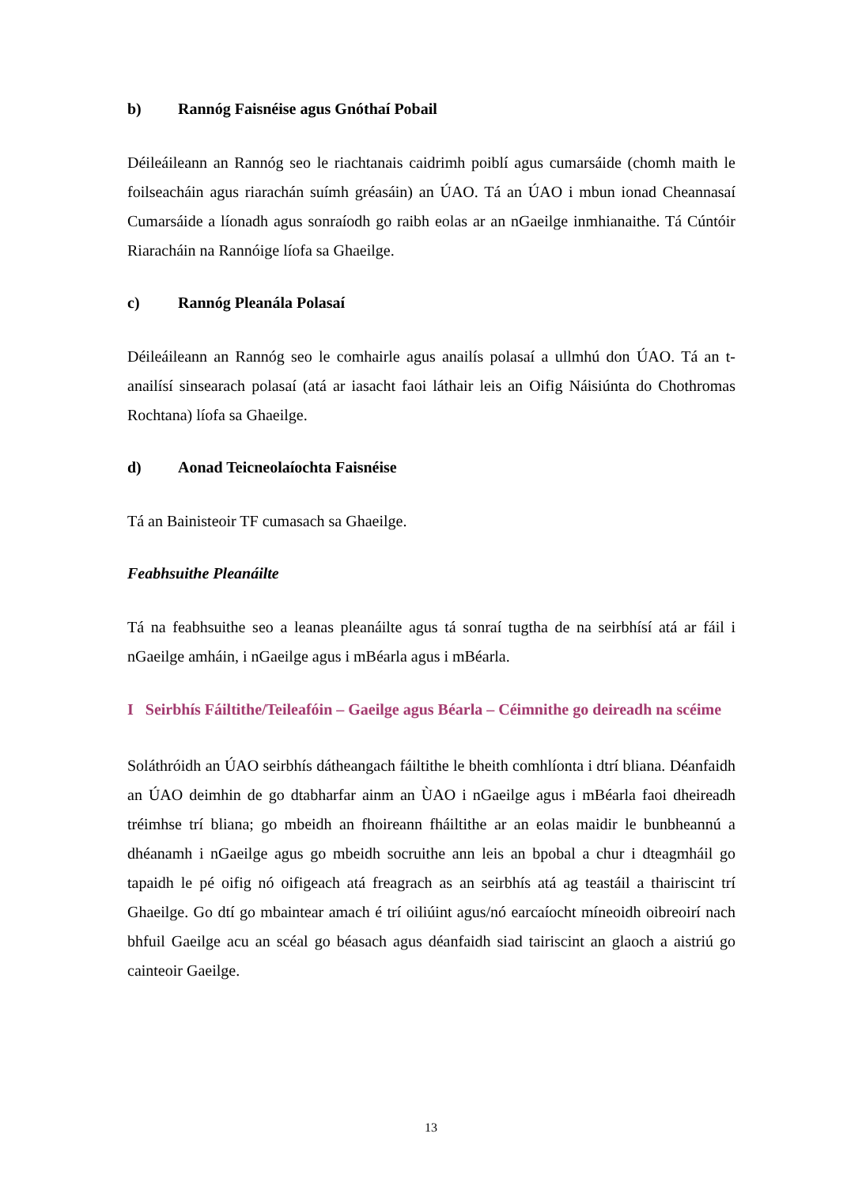b) Rannóg Faisnéise agus Gnóthaí Pobail
Déileáileann an Rannóg seo le riachtanais caidrimh poiblí agus cumarsáide (chomh maith le foilseacháin agus riarachán suímh gréasáin) an ÚAO. Tá an ÚAO i mbun ionad Cheannasaí Cumarsáide a líonadh agus sonraíodh go raibh eolas ar an nGaeilge inmhianaithe. Tá Cúntóir Riaracháin na Rannóige líofa sa Ghaeilge.
c) Rannóg Pleanála Polasaí
Déileáileann an Rannóg seo le comhairle agus anailís polasaí a ullmhú don ÚAO. Tá an t-anailísí sinsearach polasaí (atá ar iasacht faoi láthair leis an Oifig Náisiúnta do Chothromas Rochtana) líofa sa Ghaeilge.
d) Aonad Teicneolaíochta Faisnéise
Tá an Bainisteoir TF cumasach sa Ghaeilge.
Feabhsuithe Pleanáilte
Tá na feabhsuithe seo a leanas pleanáilte agus tá sonraí tugtha de na seirbhísí atá ar fáil i nGaeilge amháin, i nGaeilge agus i mBéarla agus i mBéarla.
I Seirbhís Fáiltithe/Teileafóin – Gaeilge agus Béarla – Céimnithe go deireadh na scéime
Soláthróidh an ÚAO seirbhís dátheangach fáiltithe le bheith comhlíonta i dtrí bliana. Déanfaidh an ÚAO deimhin de go dtabharfar ainm an ÙAO i nGaeilge agus i mBéarla faoi dheireadh tréimhse trí bliana; go mbeidh an fhoireann fháiltithe ar an eolas maidir le bunbheannú a dhéanamh i nGaeilge agus go mbeidh socruithe ann leis an bpobal a chur i dteagmháil go tapaidh le pé oifig nó oifigeach atá freagrach as an seirbhís atá ag teastáil a thairiscint trí Ghaeilge. Go dtí go mbaintear amach é trí oiliúint agus/nó earcaíocht míneoidh oibreoirí nach bhfuil Gaeilge acu an scéal go béasach agus déanfaidh siad tairiscint an glaoch a aistriú go cainteoir Gaeilge.
13